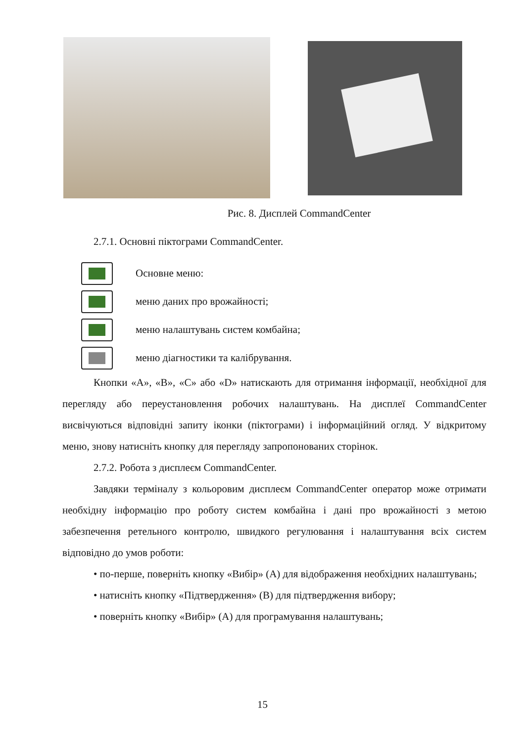Рис. 8. Дисплей CommandCenter
2.7.1. Основні піктограми CommandCenter.
Основне меню:
меню даних про врожайності;
меню налаштувань систем комбайна;
меню діагностики та калібрування.
Кнопки «А», «В», «С» або «D» натискають для отримання інформації, необхідної для перегляду або переустановлення робочих налаштувань. На дисплеї CommandCenter висвічуються відповідні запиту іконки (піктограми) і інформаційний огляд. У відкритому меню, знову натисніть кнопку для перегляду запропонованих сторінок.
2.7.2. Робота з дисплеєм CommandCenter.
Завдяки терміналу з кольоровим дисплеєм CommandCenter оператор може отримати необхідну інформацію про роботу систем комбайна і дані про врожайності з метою забезпечення ретельного контролю, швидкого регулювання і налаштування всіх систем відповідно до умов роботи:
• по-перше, поверніть кнопку «Вибір» (А) для відображення необхідних налаштувань;
• натисніть кнопку «Підтвердження» (В) для підтвердження вибору;
• поверніть кнопку «Вибір» (А) для програмування налаштувань;
15